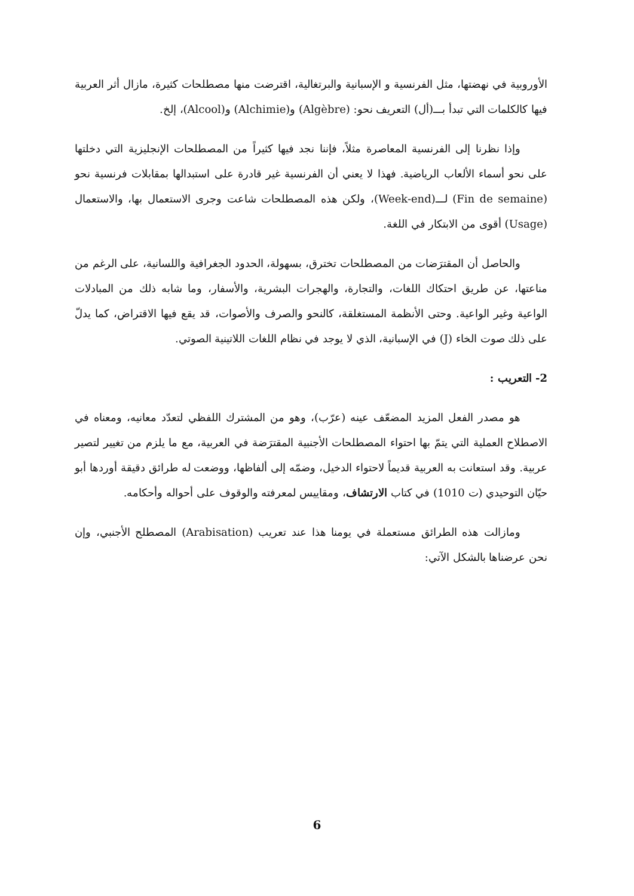الأوروبية في نهضتها، مثل الفرنسية و الإسبانية والبرتغالية، اقترضت منها مصطلحات كثيرة، مازال أثر العربية فيها كالكلمات التي تبدأ بـــ(أل) التعريف نحو: (Algèbre) و(Alchimie) و(Alcool)، إلخ.
وإذا نظرنا إلى الفرنسية المعاصرة مثلاً، فإننا نجد فيها كثيراً من المصطلحات الإنجليزية التي دخلتها على نحو أسماء الألعاب الرياضية. فهذا لا يعني أن الفرنسية غير قادرة على استبدالها بمقابلات فرنسية نحو (Fin de semaine) لـــ(Week-end)، ولكن هذه المصطلحات شاعت وجرى الاستعمال بها، والاستعمال (Usage) أقوى من الابتكار في اللغة.
والحاصل أن المقترَضات من المصطلحات تخترق، بسهولة، الحدود الجغرافية واللسانية، على الرغم من مناعتها، عن طريق احتكاك اللغات، والتجارة، والهجرات البشرية، والأسفار، وما شابه ذلك من المبادلات الواعية وغير الواعية. وحتى الأنظمة المستغلقة، كالنحو والصرف والأصوات، قد يقع فيها الاقتراض، كما يدلّ على ذلك صوت الخاء (J) في الإسبانية، الذي لا يوجد في نظام اللغات اللاتينية الصوتي.
2- التعريب :
هو مصدر الفعل المزيد المضعّف عينه (عرّب)، وهو من المشترك اللفظي لتعدّد معانيه، ومعناه في الاصطلاح العملية التي يتمّ بها احتواء المصطلحات الأجنبية المقترَضة في العربية، مع ما يلزم من تغيير لتصير عربية. وقد استعانت به العربية قديماً لاحتواء الدخيل، وضمّه إلى ألفاظها، ووضعت له طرائق دقيقة أوردها أبو حيّان التوحيدي (ت 1010) في كتاب الارتشاف، ومقاييس لمعرفته والوقوف على أحواله وأحكامه.
ومازالت هذه الطرائق مستعملة في يومنا هذا عند تعريب (Arabisation) المصطلح الأجنبي، وإن نحن عرضناها بالشكل الآتي:
6